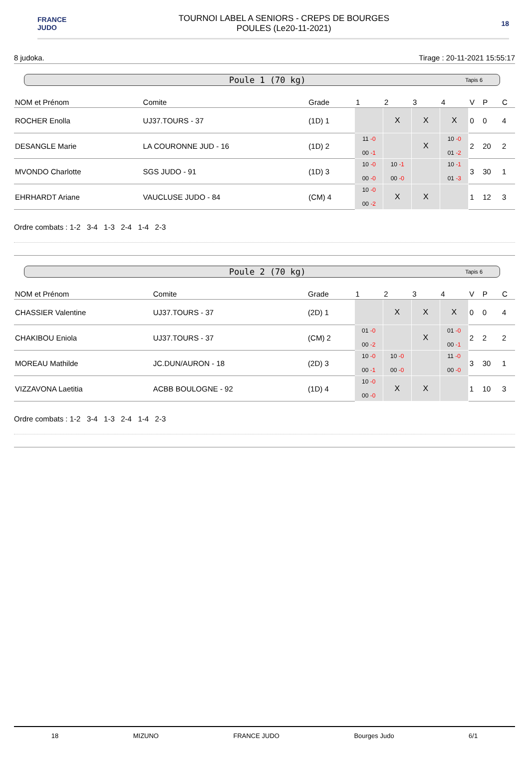FRANCE
JUDO
TOURNOI LABEL A SENIORS - CREPS DE BOURGES
POULES (Le20-11-2021)
18
8 judoka. Tirage : 20-11-2021 15:55:17
Poule 1 (70 kg) Tapis 6
| NOM et Prénom | Comite | Grade | 1 | 2 | 3 | 4 | V | P | C |
| --- | --- | --- | --- | --- | --- | --- | --- | --- | --- |
| ROCHER Enolla | UJ37.TOURS - 37 | (1D) 1 | | X | X | X | 0 | 0 | 4 |
| DESANGLE Marie | LA COURONNE JUD - 16 | (1D) 2 | 11 -0 00 -1 | | X | 10 -0 01 -2 | 2 | 20 | 2 |
| MVONDO Charlotte | SGS JUDO - 91 | (1D) 3 | 10 -0 00 -0 | 10 -1 00 -0 | | 10 -1 01 -3 | 3 | 30 | 1 |
| EHRHARDT Ariane | VAUCLUSE JUDO - 84 | (CM) 4 | 10 -0 00 -2 | X | X | | 1 | 12 | 3 |
Ordre combats : 1-2 3-4 1-3 2-4 1-4 2-3
Poule 2 (70 kg) Tapis 6
| NOM et Prénom | Comite | Grade | 1 | 2 | 3 | 4 | V | P | C |
| --- | --- | --- | --- | --- | --- | --- | --- | --- | --- |
| CHASSIER Valentine | UJ37.TOURS - 37 | (2D) 1 | | X | X | X | 0 | 0 | 4 |
| CHAKIBOU Eniola | UJ37.TOURS - 37 | (CM) 2 | 01 -0 00 -2 | | X | 01 -0 00 -1 | 2 | 2 | 2 |
| MOREAU Mathilde | JC.DUN/AURON - 18 | (2D) 3 | 10 -0 00 -1 | 10 -0 00 -0 | | 11 -0 00 -0 | 3 | 30 | 1 |
| VIZZAVONA Laetitia | ACBB BOULOGNE - 92 | (1D) 4 | 10 -0 00 -0 | X | X | | 1 | 10 | 3 |
Ordre combats : 1-2 3-4 1-3 2-4 1-4 2-3
18 MIZUNO FRANCE JUDO Bourges Judo 6/1